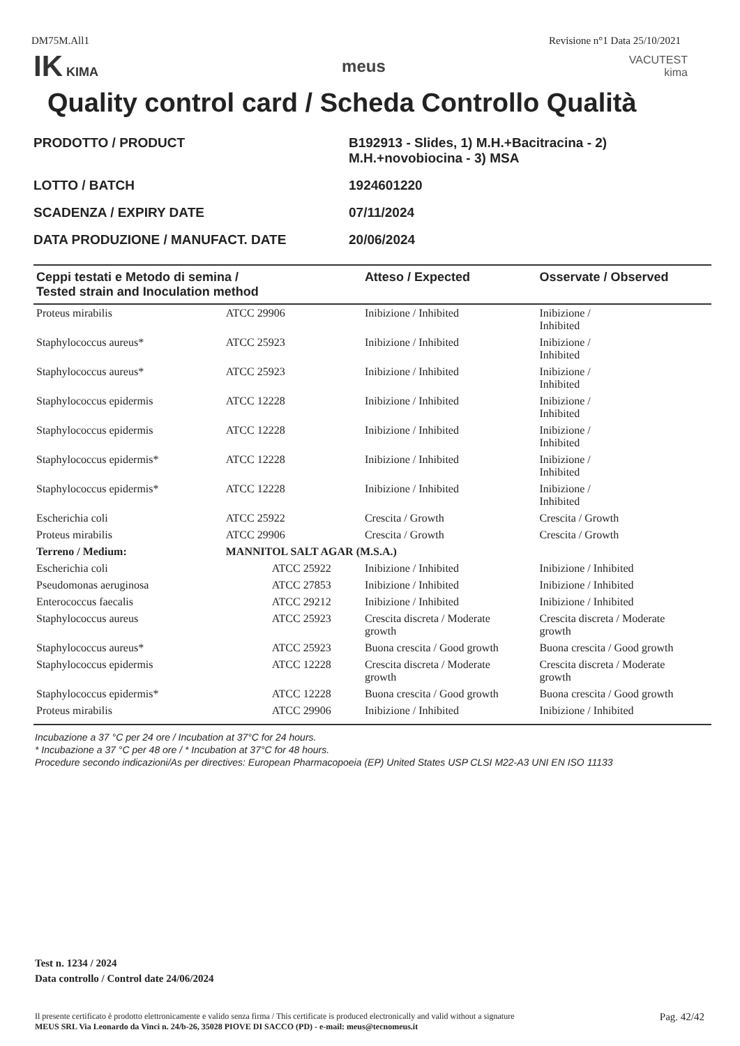DM75M.All1 Revisione n°1 Data 25/10/2021
IK KIMA
meus
VACUTEST
kima
Quality control card / Scheda Controllo Qualità
| PRODOTTO / PRODUCT | B192913 - Slides, 1) M.H.+Bacitracina - 2) M.H.+novobiocina - 3) MSA |
| LOTTO / BATCH | 1924601220 |
| SCADENZA / EXPIRY DATE | 07/11/2024 |
| DATA PRODUZIONE / MANUFACT. DATE | 20/06/2024 |
| Ceppi testati e Metodo di semina / Tested strain and Inoculation method | | Atteso / Expected | | Osservate / Observed |
| --- | --- | --- | --- | --- |
| Proteus mirabilis | ATCC 29906 | Inibizione / Inhibited | | Inibizione / Inhibited |
| Staphylococcus aureus* | ATCC 25923 | Inibizione / Inhibited | | Inibizione / Inhibited |
| Staphylococcus aureus* | ATCC 25923 | Inibizione / Inhibited | | Inibizione / Inhibited |
| Staphylococcus epidermis | ATCC 12228 | Inibizione / Inhibited | | Inibizione / Inhibited |
| Staphylococcus epidermis | ATCC 12228 | Inibizione / Inhibited | | Inibizione / Inhibited |
| Staphylococcus epidermis* | ATCC 12228 | Inibizione / Inhibited | | Inibizione / Inhibited |
| Staphylococcus epidermis* | ATCC 12228 | Inibizione / Inhibited | | Inibizione / Inhibited |
| Escherichia coli | ATCC 25922 | Crescita / Growth | | Crescita / Growth |
| Proteus mirabilis | ATCC 29906 | Crescita / Growth | | Crescita / Growth |
| Terreno / Medium: | MANNITOL SALT AGAR (M.S.A.) | | | |
| Escherichia coli | ATCC 25922 | | Inibizione / Inhibited | Inibizione / Inhibited |
| Pseudomonas aeruginosa | ATCC 27853 | | Inibizione / Inhibited | Inibizione / Inhibited |
| Enterococcus faecalis | ATCC 29212 | | Inibizione / Inhibited | Inibizione / Inhibited |
| Staphylococcus aureus | ATCC 25923 | | Crescita discreta / Moderate growth | Crescita discreta / Moderate growth |
| Staphylococcus aureus* | ATCC 25923 | | Buona crescita / Good growth | Buona crescita / Good growth |
| Staphylococcus epidermis | ATCC 12228 | | Crescita discreta / Moderate growth | Crescita discreta / Moderate growth |
| Staphylococcus epidermis* | ATCC 12228 | | Buona crescita / Good growth | Buona crescita / Good growth |
| Proteus mirabilis | ATCC 29906 | | Inibizione / Inhibited | Inibizione / Inhibited |
Incubazione a 37 °C per 24 ore / Incubation at 37°C for 24 hours.
* Incubazione a 37 °C per 48 ore / * Incubation at 37°C for 48 hours.
Procedure secondo indicazioni/As per directives: European Pharmacopoeia (EP) United States USP CLSI M22-A3 UNI EN ISO 11133
Test n. 1234 / 2024
Data controllo / Control date 24/06/2024
Il presente certificato è prodotto elettronicamente e valido senza firma / This certificate is produced electronically and valid without a signature
MEUS SRL Via Leonardo da Vinci n. 24/b-26, 35028 PIOVE DI SACCO (PD) - e-mail: meus@tecnomeus.it
Pag. 42/42